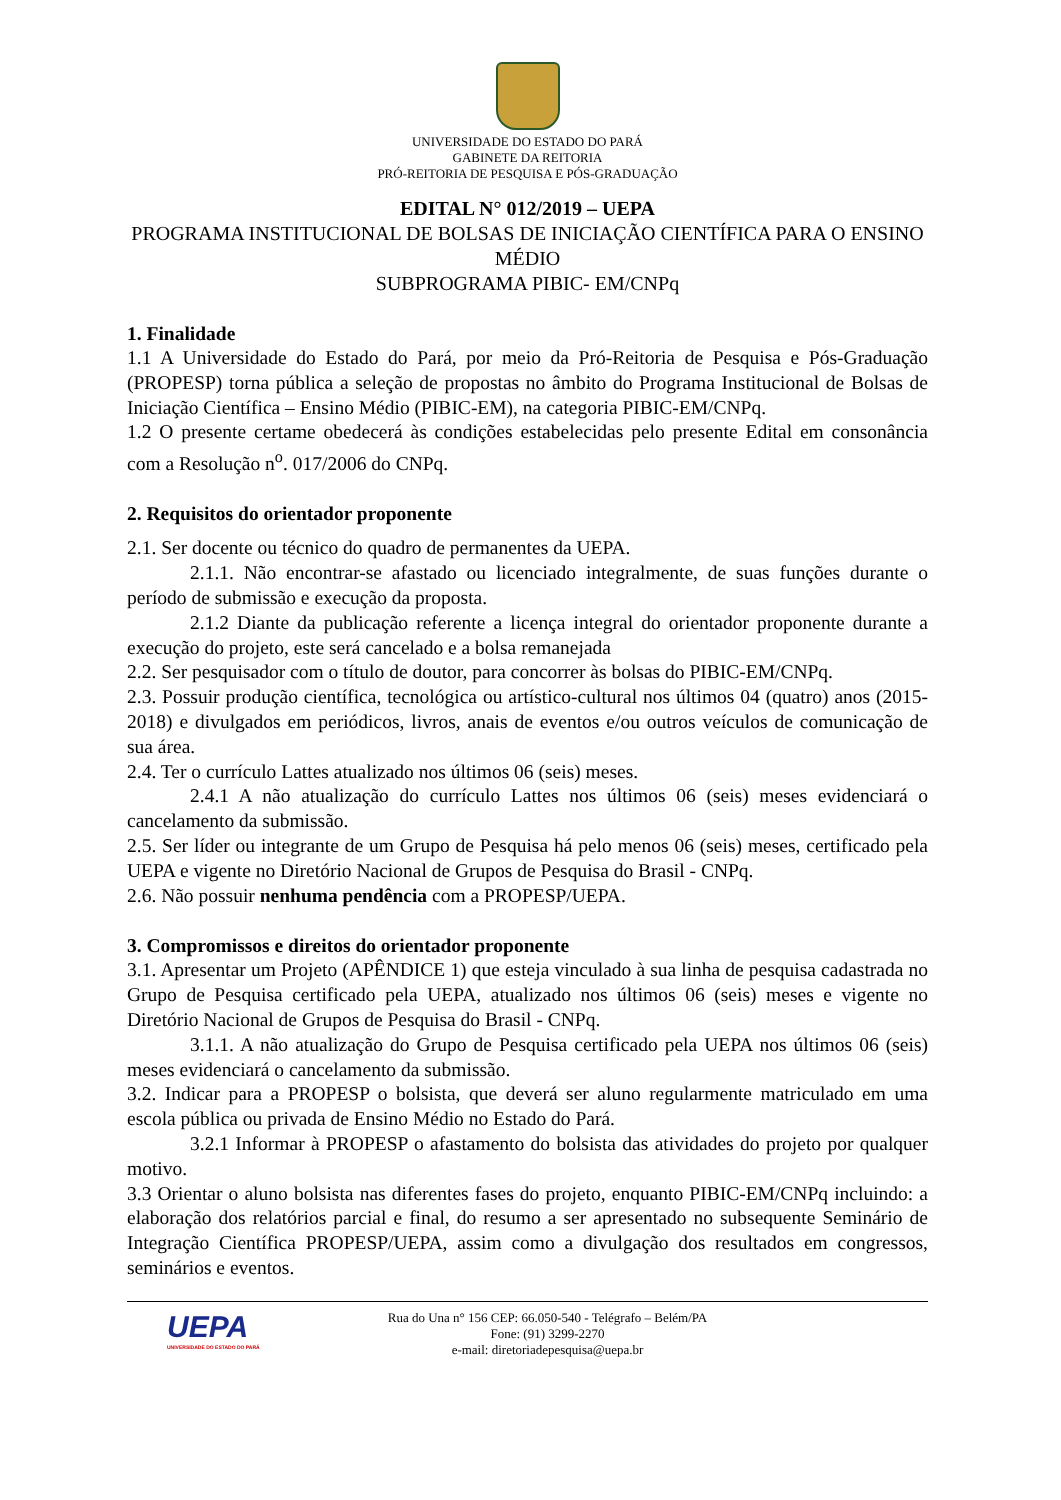UNIVERSIDADE DO ESTADO DO PARÁ
GABINETE DA REITORIA
PRÓ-REITORIA DE PESQUISA E PÓS-GRADUAÇÃO
EDITAL N° 012/2019 – UEPA
PROGRAMA INSTITUCIONAL DE BOLSAS DE INICIAÇÃO CIENTÍFICA PARA O ENSINO MÉDIO
SUBPROGRAMA PIBIC- EM/CNPq
1. Finalidade
1.1 A Universidade do Estado do Pará, por meio da Pró-Reitoria de Pesquisa e Pós-Graduação (PROPESP) torna pública a seleção de propostas no âmbito do Programa Institucional de Bolsas de Iniciação Científica – Ensino Médio (PIBIC-EM), na categoria PIBIC-EM/CNPq.
1.2 O presente certame obedecerá às condições estabelecidas pelo presente Edital em consonância com a Resolução n<sup>o</sup>. 017/2006 do CNPq.
2. Requisitos do orientador proponente
2.1. Ser docente ou técnico do quadro de permanentes da UEPA.
2.1.1. Não encontrar-se afastado ou licenciado integralmente, de suas funções durante o período de submissão e execução da proposta.
2.1.2 Diante da publicação referente a licença integral do orientador proponente durante a execução do projeto, este será cancelado e a bolsa remanejada
2.2. Ser pesquisador com o título de doutor, para concorrer às bolsas do PIBIC-EM/CNPq.
2.3. Possuir produção científica, tecnológica ou artístico-cultural nos últimos 04 (quatro) anos (2015-2018) e divulgados em periódicos, livros, anais de eventos e/ou outros veículos de comunicação de sua área.
2.4. Ter o currículo Lattes atualizado nos últimos 06 (seis) meses.
2.4.1 A não atualização do currículo Lattes nos últimos 06 (seis) meses evidenciará o cancelamento da submissão.
2.5. Ser líder ou integrante de um Grupo de Pesquisa há pelo menos 06 (seis) meses, certificado pela UEPA e vigente no Diretório Nacional de Grupos de Pesquisa do Brasil - CNPq.
2.6. Não possuir nenhuma pendência com a PROPESP/UEPA.
3. Compromissos e direitos do orientador proponente
3.1. Apresentar um Projeto (APÊNDICE 1) que esteja vinculado à sua linha de pesquisa cadastrada no Grupo de Pesquisa certificado pela UEPA, atualizado nos últimos 06 (seis) meses e vigente no Diretório Nacional de Grupos de Pesquisa do Brasil - CNPq.
3.1.1. A não atualização do Grupo de Pesquisa certificado pela UEPA nos últimos 06 (seis) meses evidenciará o cancelamento da submissão.
3.2. Indicar para a PROPESP o bolsista, que deverá ser aluno regularmente matriculado em uma escola pública ou privada de Ensino Médio no Estado do Pará.
3.2.1 Informar à PROPESP o afastamento do bolsista das atividades do projeto por qualquer motivo.
3.3 Orientar o aluno bolsista nas diferentes fases do projeto, enquanto PIBIC-EM/CNPq incluindo: a elaboração dos relatórios parcial e final, do resumo a ser apresentado no subsequente Seminário de Integração Científica PROPESP/UEPA, assim como a divulgação dos resultados em congressos, seminários e eventos.
UEPA
UNIVERSIDADE DO ESTADO DO PARÁ
Rua do Una n° 156 CEP: 66.050-540 - Telégrafo – Belém/PA
Fone: (91) 3299-2270
e-mail: diretoriadepesquisa@uepa.br